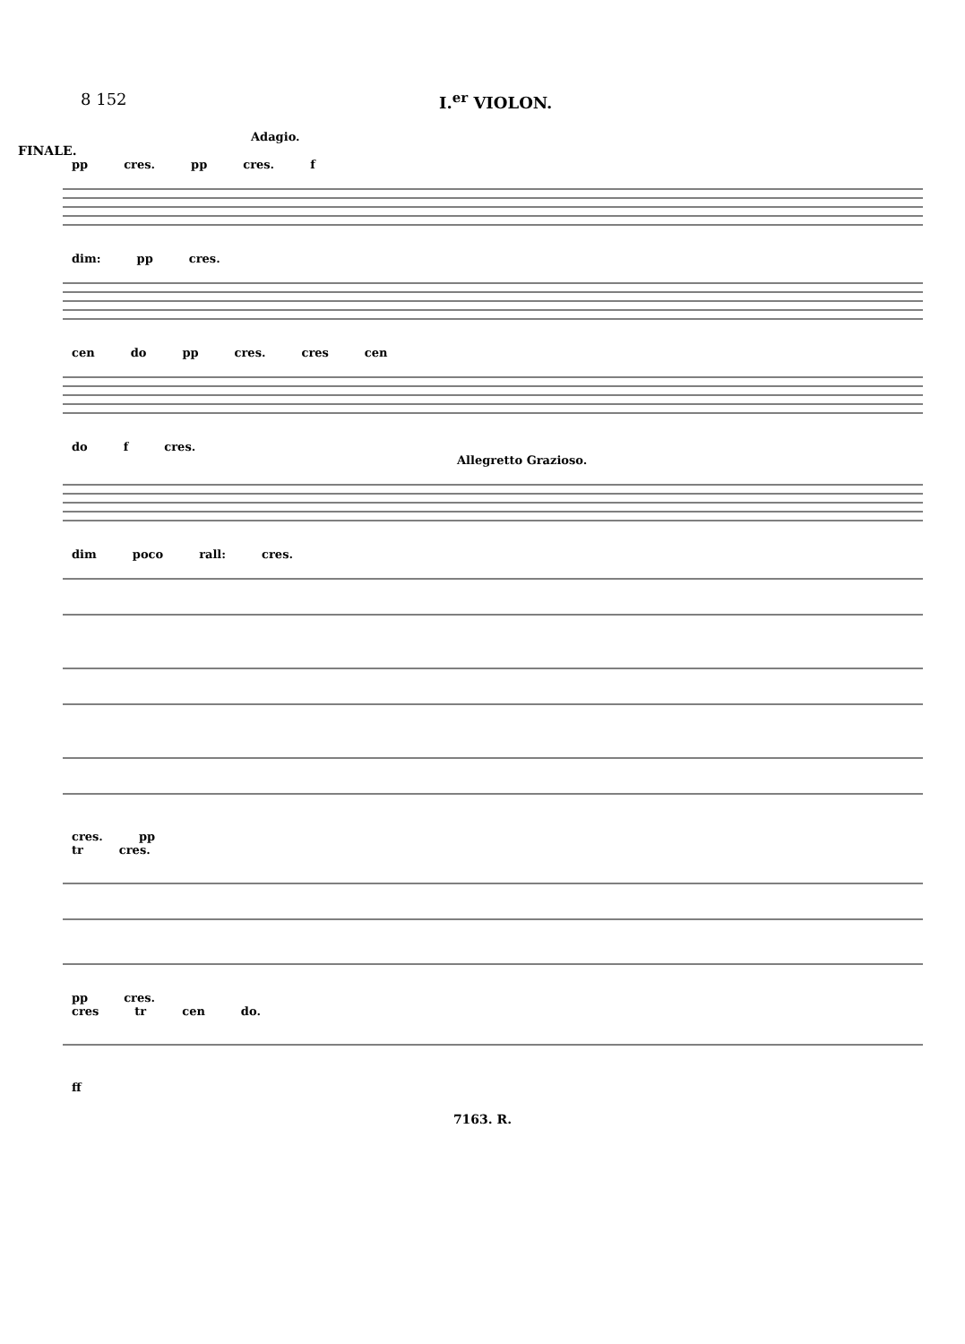8 152 I.<sup>er</sup> VIOLON.
Adagio.
FINALE.
pp cres. pp cres. f
dim: pp cres.
cen do pp cres. cres cen
do f cres.
Allegretto Grazioso.
dim poco rall: cres.
cres. pp
tr cres.
pp cres.
cres tr cen do.
ff
7163. R.